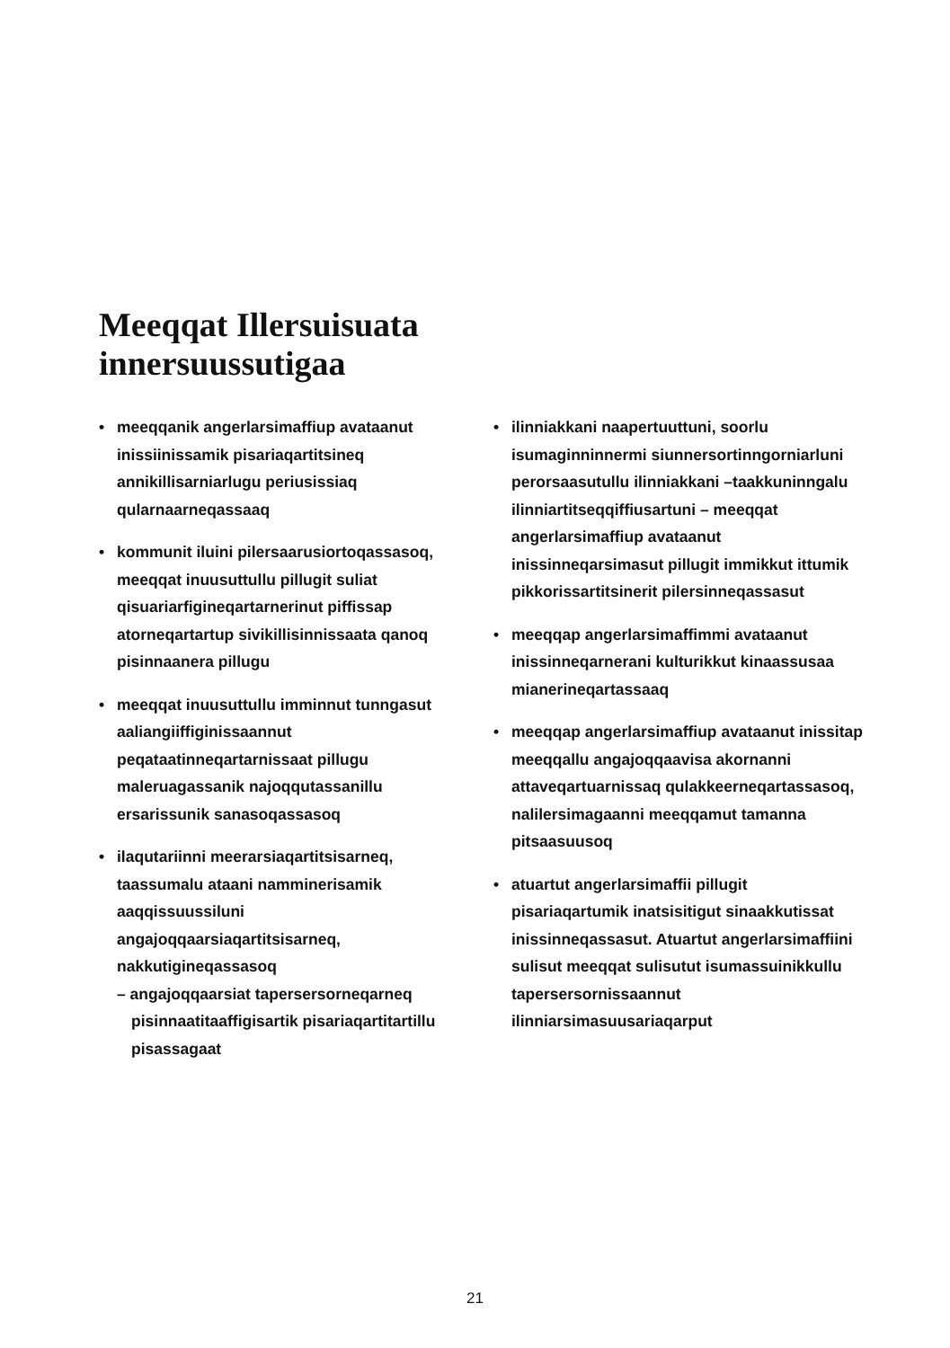Meeqqat Illersuisuata
innersuussutigaa
• meeqqanik angerlarsimaffiup avataanut inissiinissamik pisariaqartitsineq annikillisarniarlugu periusissiaq qularnaarneqassaaq
• kommunit iluini pilersaarusiortoqassasoq, meeqqat inuusuttullu pillugit suliat qisuariarfigineqartarnerinut piffissap atorneqartartup sivikillisinnissaata qanoq pisinnaanera pillugu
• meeqqat inuusuttullu imminnut tunngasut aaliangiiffiginissaannut peqataatinneqartarnissaat pillugu maleruagassanik najoqqutassanillu ersarissunik sanasoqassasoq
• ilaqutariinni meerarsiaqartitsisarneq, taassumalu ataani namminerisamik aaqqissuussiluni angajoqqaarsiaqartitsisarneq, nakkutigineqassasoq
– angajoqqaarsiat tapersersorneqarneq
pisinnaatitaaffigisartik pisariaqartitartillu pisassagaat
• ilinniakkani naapertuuttuni, soorlu isumaginninnermi siunnersortinngorniarluni perorsaasutullu ilinniakkani –taakkuninngalu ilinniartitseqqiffiusartuni – meeqqat angerlarsimaffiup avataanut inissinneqarsimasut pillugit immikkut ittumik pikkorissartitsinerit pilersinneqassasut
• meeqqap angerlarsimaffimmi avataanut inissinneqarnerani kulturikkut kinaassusaa mianerineqartassaaq
• meeqqap angerlarsimaffiup avataanut inissitap meeqqallu angajoqqaavisa akornanni attaveqartuarnissaq qulakkeerneqartassasoq, nalilersimagaanni meeqqamut tamanna pitsaasuusoq
• atuartut angerlarsimaffii pillugit pisariaqartumik inatsisitigut sinaakkutissat inissinneqassasut. Atuartut angerlarsimaffiini sulisut meeqqat sulisutut isumassuinikkullu tapersersornissaannut ilinniarsimasuusariaqarput
21